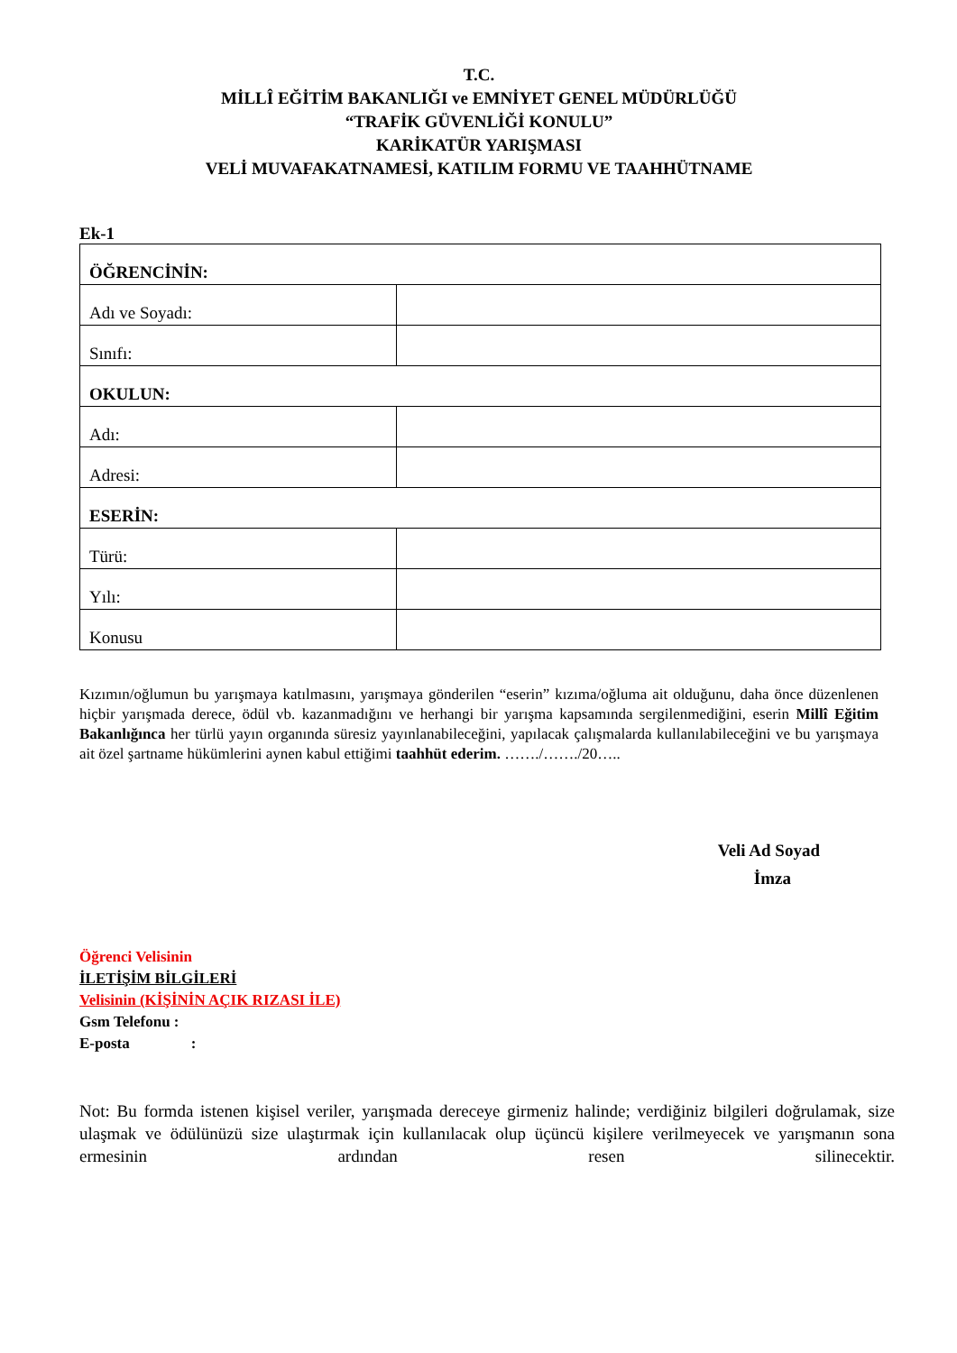T.C.
MİLLÎ EĞİTİM BAKANLIĞI ve EMNİYET GENEL MÜDÜRLÜĞÜ
“TRAFİK GÜVENLİĞİ KONULU”
KARİKATÜR YARIŞMASI
VELİ MUVAFAKATNAMESİ, KATILIM FORMU VE TAAHHÜTNAME
Ek-1
| ÖĞRENCİNİN: | |
| Adı ve Soyadı: | |
| Sınıfı: | |
| OKULUN: | |
| Adı: | |
| Adresi: | |
| ESERİN: | |
| Türü: | |
| Yılı: | |
| Konusu | |
Kızımın/oğlumun bu yarışmaya katılmasını, yarışmaya gönderilen “eserin” kızıma/oğluma ait olduğunu, daha önce düzenlenen hiçbir yarışmada derece, ödül vb. kazanmadığını ve herhangi bir yarışma kapsamında sergilenmediğini, eserin Millî Eğitim Bakanlığınca her türlü yayın organında süresiz yayınlanabileceğini, yapılacak çalışmalarda kullanılabileceğini ve bu yarışmaya ait özel şartname hükümlerini aynen kabul ettiğimi taahhüt ederim. ……./……./20…..
Veli Ad Soyad
İmza
Öğrenci Velisinin
İLETİŞİM BİLGİLERİ
Velisinin (KİŞİNİN AÇIK RIZASI İLE)
Gsm Telefonu :
E-posta :
Not: Bu formda istenen kişisel veriler, yarışmada dereceye girmeniz halinde; verdiğiniz bilgileri doğrulamak, size ulaşmak ve ödülünüzü size ulaştırmak için kullanılacak olup üçüncü kişilere verilmeyecek ve yarışmanın sona ermesinin ardından resen silinecektir.